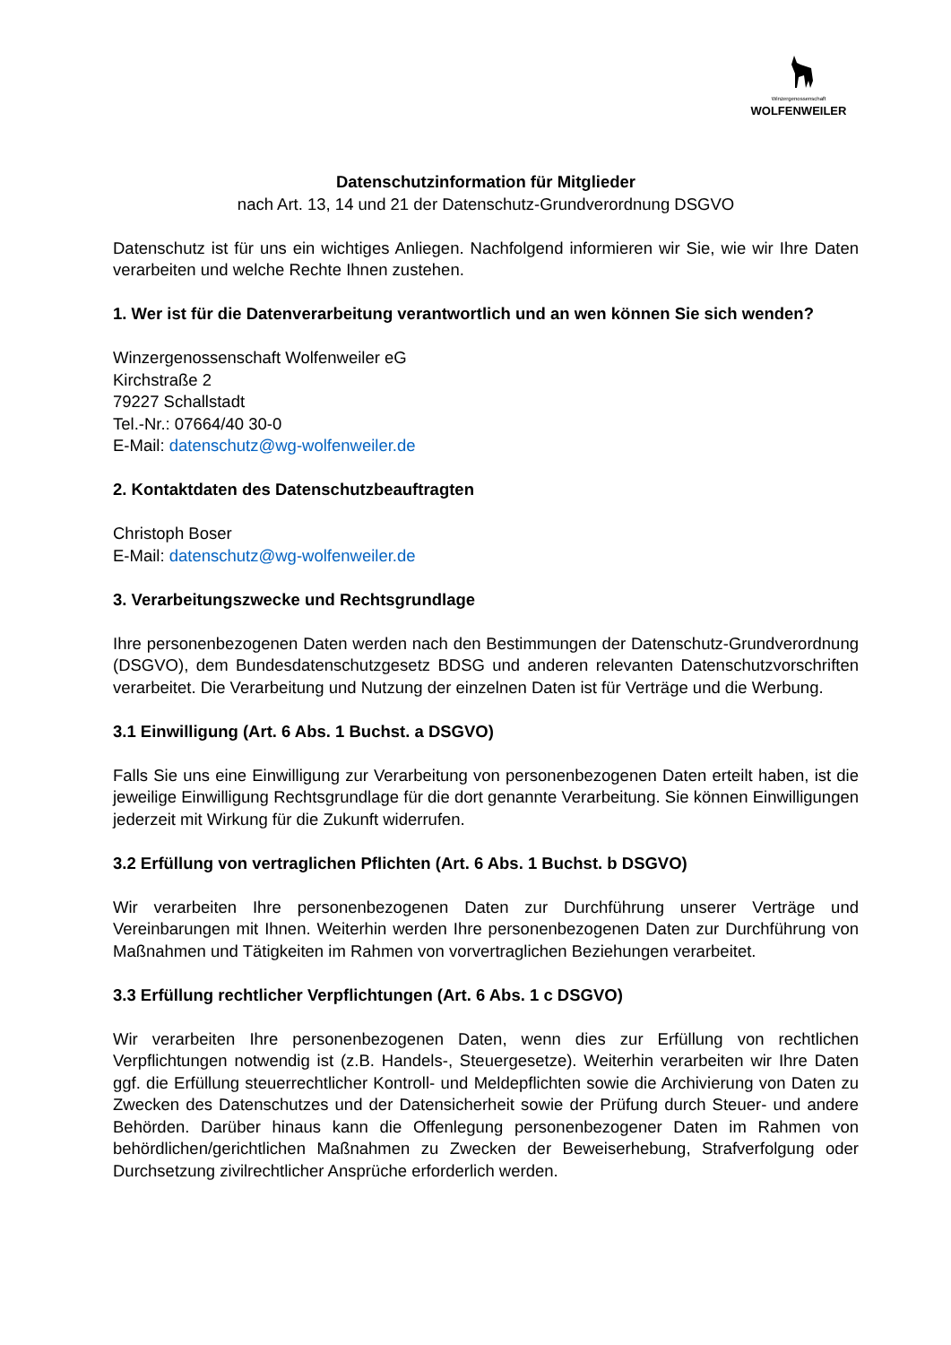Winzergenossenschaft
WOLFENWEILER
Datenschutzinformation für Mitglieder
nach Art. 13, 14 und 21 der Datenschutz-Grundverordnung DSGVO
Datenschutz ist für uns ein wichtiges Anliegen. Nachfolgend informieren wir Sie, wie wir Ihre Daten verarbeiten und welche Rechte Ihnen zustehen.
1. Wer ist für die Datenverarbeitung verantwortlich und an wen können Sie sich wenden?
Winzergenossenschaft Wolfenweiler eG
Kirchstraße 2
79227 Schallstadt
Tel.-Nr.: 07664/40 30-0
E-Mail: datenschutz@wg-wolfenweiler.de
2. Kontaktdaten des Datenschutzbeauftragten
Christoph Boser
E-Mail: datenschutz@wg-wolfenweiler.de
3. Verarbeitungszwecke und Rechtsgrundlage
Ihre personenbezogenen Daten werden nach den Bestimmungen der Datenschutz-Grundverordnung (DSGVO), dem Bundesdatenschutzgesetz BDSG und anderen relevanten Datenschutzvorschriften verarbeitet. Die Verarbeitung und Nutzung der einzelnen Daten ist für Verträge und die Werbung.
3.1 Einwilligung (Art. 6 Abs. 1 Buchst. a DSGVO)
Falls Sie uns eine Einwilligung zur Verarbeitung von personenbezogenen Daten erteilt haben, ist die jeweilige Einwilligung Rechtsgrundlage für die dort genannte Verarbeitung. Sie können Einwilligungen jederzeit mit Wirkung für die Zukunft widerrufen.
3.2 Erfüllung von vertraglichen Pflichten (Art. 6 Abs. 1 Buchst. b DSGVO)
Wir verarbeiten Ihre personenbezogenen Daten zur Durchführung unserer Verträge und Vereinbarungen mit Ihnen. Weiterhin werden Ihre personenbezogenen Daten zur Durchführung von Maßnahmen und Tätigkeiten im Rahmen von vorvertraglichen Beziehungen verarbeitet.
3.3 Erfüllung rechtlicher Verpflichtungen (Art. 6 Abs. 1 c DSGVO)
Wir verarbeiten Ihre personenbezogenen Daten, wenn dies zur Erfüllung von rechtlichen Verpflichtungen notwendig ist (z.B. Handels-, Steuergesetze). Weiterhin verarbeiten wir Ihre Daten ggf. die Erfüllung steuerrechtlicher Kontroll- und Meldepflichten sowie die Archivierung von Daten zu Zwecken des Datenschutzes und der Datensicherheit sowie der Prüfung durch Steuer- und andere Behörden. Darüber hinaus kann die Offenlegung personenbezogener Daten im Rahmen von behördlichen/gerichtlichen Maßnahmen zu Zwecken der Beweiserhebung, Strafverfolgung oder Durchsetzung zivilrechtlicher Ansprüche erforderlich werden.